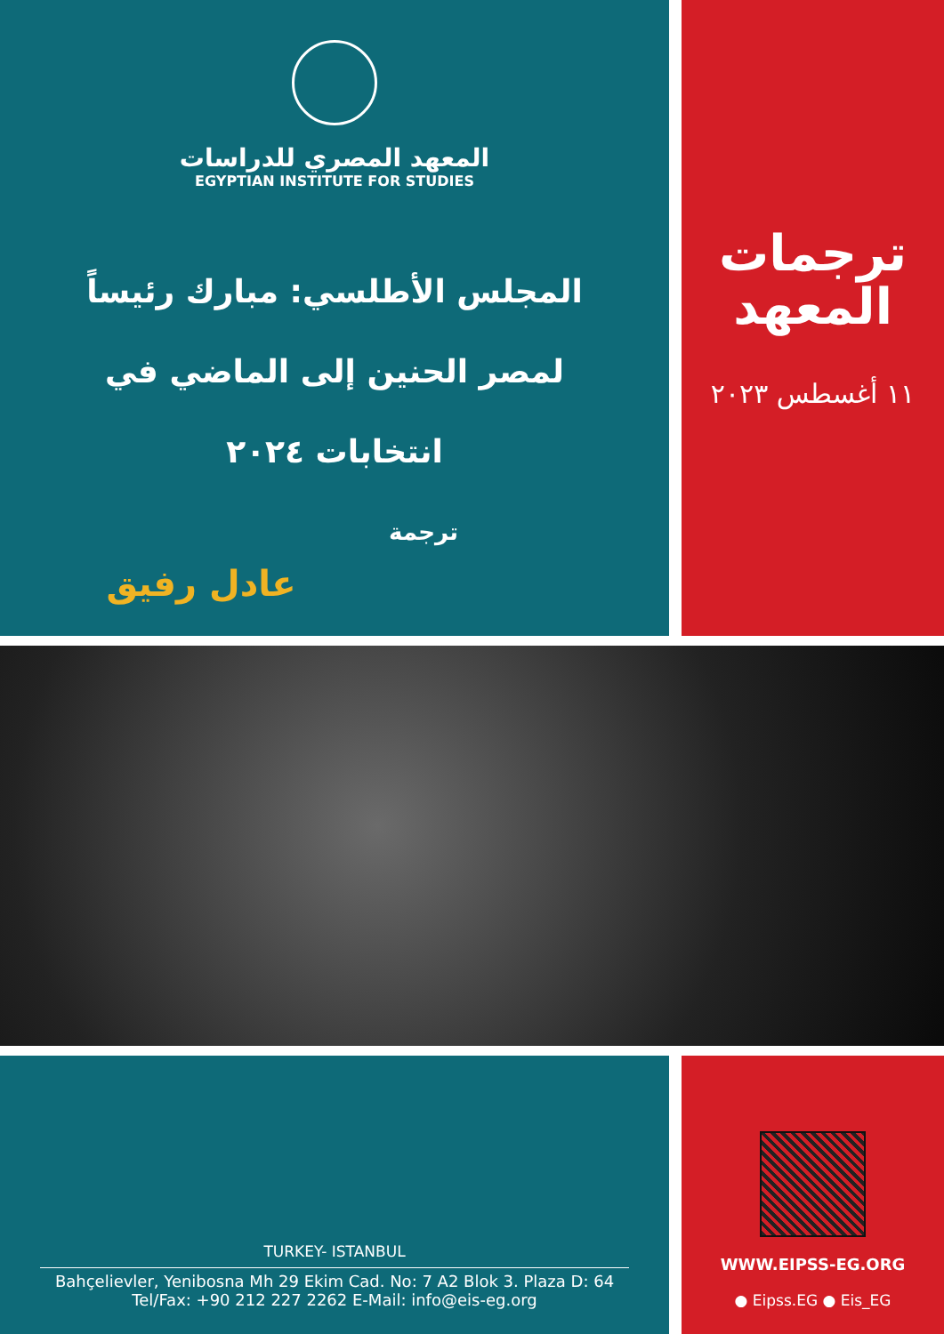المعهد المصري للدراسات
EGYPTIAN INSTITUTE FOR STUDIES
المجلس الأطلسي: مبارك رئيساً لمصر الحنين إلى الماضي في انتخابات ٢٠٢٤
ترجمة
عادل رفيق
ترجمات
المعهد
١١ أغسطس ٢٠٢٣
TURKEY- ISTANBUL
Bahçelievler, Yenibosna Mh 29 Ekim Cad. No: 7 A2 Blok 3. Plaza D: 64
Tel/Fax: +90 212 227 2262 E-Mail: info@eis-eg.org
WWW.EIPSS-EG.ORG
● Eipss.EG ● Eis_EG